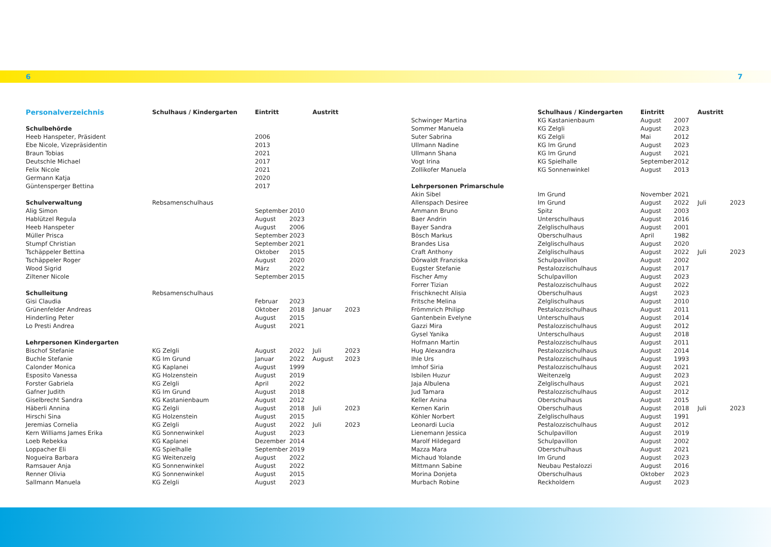6 7
| Personalverzeichnis | Schulhaus / Kindergarten | Eintritt | | Austritt | |
| --- | --- | --- | --- | --- | --- |
| Schulbehörde | | | | | |
| Heeb Hanspeter, Präsident | | 2006 | | | |
| Ebe Nicole, Vizepräsidentin | | 2013 | | | |
| Braun Tobias | | 2021 | | | |
| Deutschle Michael | | 2017 | | | |
| Felix Nicole | | 2021 | | | |
| Germann Katja | | 2020 | | | |
| Güntensperger Bettina | | 2017 | | | |
| Schulverwaltung | Rebsamenschulhaus | | | | |
| Alig Simon | | September | 2010 | | |
| Hablützel Regula | | August | 2023 | | |
| Heeb Hanspeter | | August | 2006 | | |
| Müller Prisca | | September | 2023 | | |
| Stumpf Christian | | September | 2021 | | |
| Tschäppeler Bettina | | Oktober | 2015 | | |
| Tschäppeler Roger | | August | 2020 | | |
| Wood Sigrid | | März | 2022 | | |
| Ziltener Nicole | | September | 2015 | | |
| Schulleitung | Rebsamenschulhaus | | | | |
| Gisi Claudia | | Februar | 2023 | | |
| Grünenfelder Andreas | | Oktober | 2018 | Januar | 2023 |
| Hinderling Peter | | August | 2015 | | |
| Lo Presti Andrea | | August | 2021 | | |
| Lehrpersonen Kindergarten | | | | | |
| Bischof Stefanie | KG Zelgli | August | 2022 | Juli | 2023 |
| Buchle Stefanie | KG Im Grund | Januar | 2022 | August | 2023 |
| Calonder Monica | KG Kaplanei | August | 1999 | | |
| Esposito Vanessa | KG Holzenstein | August | 2019 | | |
| Forster Gabriela | KG Zelgli | April | 2022 | | |
| Gafner Judith | KG Im Grund | August | 2018 | | |
| Giselbrecht Sandra | KG Kastanienbaum | August | 2012 | | |
| Häberli Annina | KG Zelgli | August | 2018 | Juli | 2023 |
| Hirschi Sina | KG Holzenstein | August | 2015 | | |
| Jeremias Cornelia | KG Zelgli | August | 2022 | Juli | 2023 |
| Kern Williams James Erika | KG Sonnenwinkel | August | 2023 | | |
| Loeb Rebekka | KG Kaplanei | Dezember | 2014 | | |
| Loppacher Eli | KG Spielhalle | September | 2019 | | |
| Nogueira Barbara | KG Weitenzelg | August | 2022 | | |
| Ramsauer Anja | KG Sonnenwinkel | August | 2022 | | |
| Renner Olivia | KG Sonnenwinkel | August | 2015 | | |
| Sallmann Manuela | KG Zelgli | August | 2023 | | |
| | Schulhaus / Kindergarten | Eintritt | | Austritt | |
| --- | --- | --- | --- | --- | --- |
| Schwinger Martina | KG Kastanienbaum | August | 2007 | | |
| Sommer Manuela | KG Zelgli | August | 2023 | | |
| Suter Sabrina | KG Zelgli | Mai | 2012 | | |
| Ullmann Nadine | KG Im Grund | August | 2023 | | |
| Ullmann Shana | KG Im Grund | August | 2021 | | |
| Vogt Irina | KG Spielhalle | September | 2012 | | |
| Zollikofer Manuela | KG Sonnenwinkel | August | 2013 | | |
| Lehrpersonen Primarschule | | | | | |
| Akin Sibel | Im Grund | November | 2021 | | |
| Allenspach Desiree | Im Grund | August | 2022 | Juli | 2023 |
| Ammann Bruno | Spitz | August | 2003 | | |
| Baer Andrin | Unterschulhaus | August | 2016 | | |
| Bayer Sandra | Zelglischulhaus | August | 2001 | | |
| Bösch Markus | Oberschulhaus | April | 1982 | | |
| Brandes Lisa | Zelglischulhaus | August | 2020 | | |
| Craft Anthony | Zelglischulhaus | August | 2022 | Juli | 2023 |
| Dörwaldt Franziska | Schulpavillon | August | 2002 | | |
| Eugster Stefanie | Pestalozzischulhaus | August | 2017 | | |
| Fischer Amy | Schulpavillon | August | 2023 | | |
| Forrer Tizian | Pestalozzischulhaus | August | 2022 | | |
| Frischknecht Alisia | Oberschulhaus | Augst | 2023 | | |
| Fritsche Melina | Zelglischulhaus | August | 2010 | | |
| Frömmrich Philipp | Pestalozzischulhaus | August | 2011 | | |
| Gantenbein Evelyne | Unterschulhaus | August | 2014 | | |
| Gazzi Mira | Pestalozzischulhaus | August | 2012 | | |
| Gysel Yanika | Unterschulhaus | August | 2018 | | |
| Hofmann Martin | Pestalozzischulhaus | August | 2011 | | |
| Hug Alexandra | Pestalozzischulhaus | August | 2014 | | |
| Ihle Urs | Pestalozzischulhaus | August | 1993 | | |
| Imhof Siria | Pestalozzischulhaus | August | 2021 | | |
| Isbilen Huzur | Weitenzelg | August | 2023 | | |
| Jaja Albulena | Zelglischulhaus | August | 2021 | | |
| Jud Tamara | Pestalozzischulhaus | August | 2012 | | |
| Keller Anina | Oberschulhaus | August | 2015 | | |
| Kernen Karin | Oberschulhaus | August | 2018 | Juli | 2023 |
| Köhler Norbert | Zelglischulhaus | August | 1991 | | |
| Leonardi Lucia | Pestalozzischulhaus | August | 2012 | | |
| Lienemann Jessica | Schulpavillon | August | 2019 | | |
| Marolf Hildegard | Schulpavillon | August | 2002 | | |
| Mazza Mara | Oberschulhaus | August | 2021 | | |
| Michaud Yolande | Im Grund | August | 2023 | | |
| Mittmann Sabine | Neubau Pestalozzi | August | 2016 | | |
| Morina Donjeta | Oberschulhaus | Oktober | 2023 | | |
| Murbach Robine | Reckholdern | August | 2023 | | |